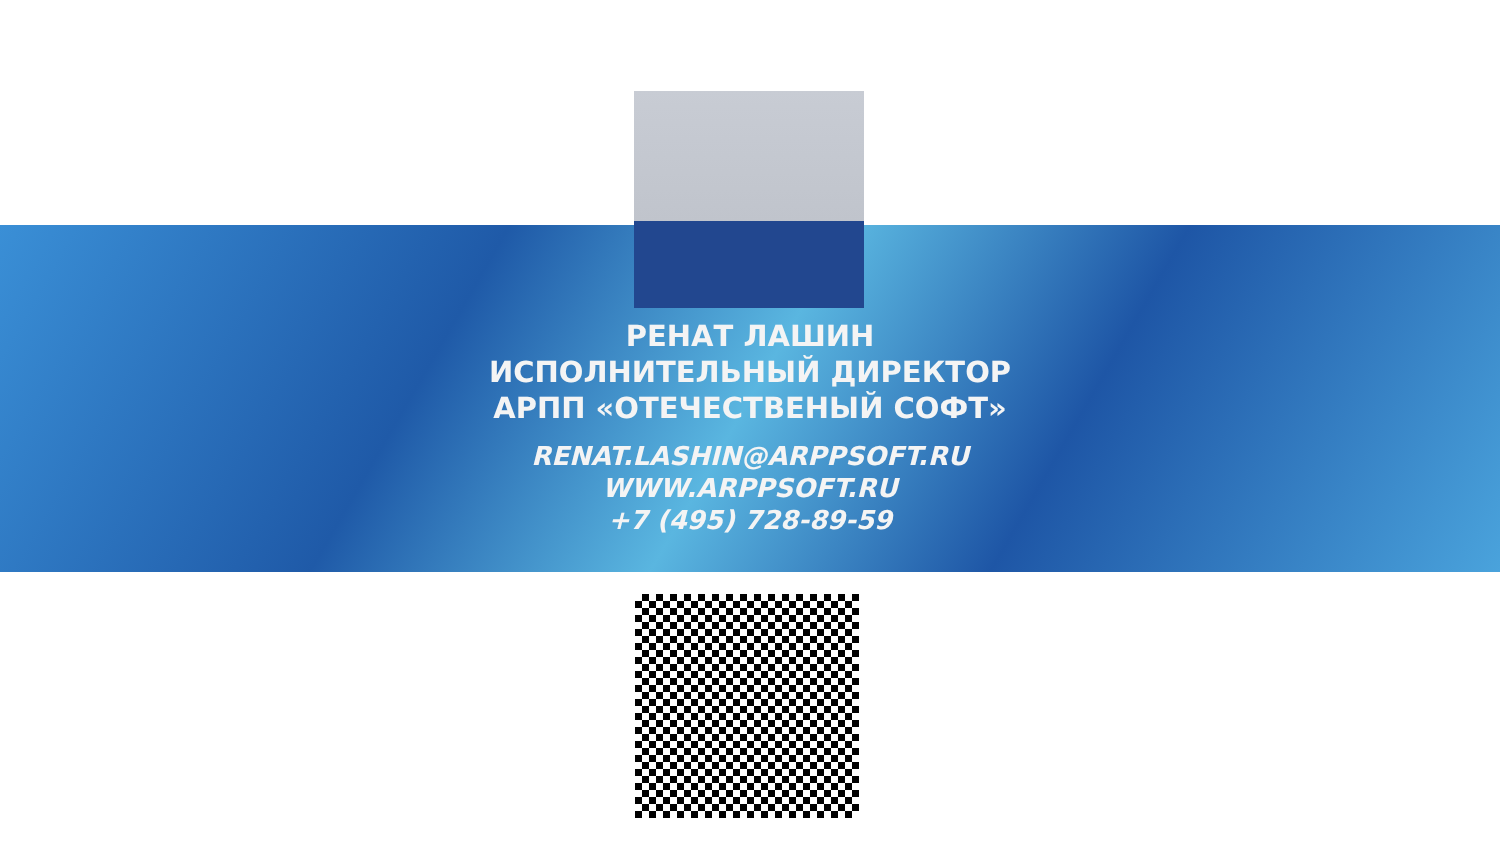РЕНАТ ЛАШИН
ИСПОЛНИТЕЛЬНЫЙ ДИРЕКТОР
АРПП «ОТЕЧЕСТВЕНЫЙ СОФТ»
RENAT.LASHIN@ARPPSOFT.RU
WWW.ARPPSOFT.RU
+7 (495) 728-89-59